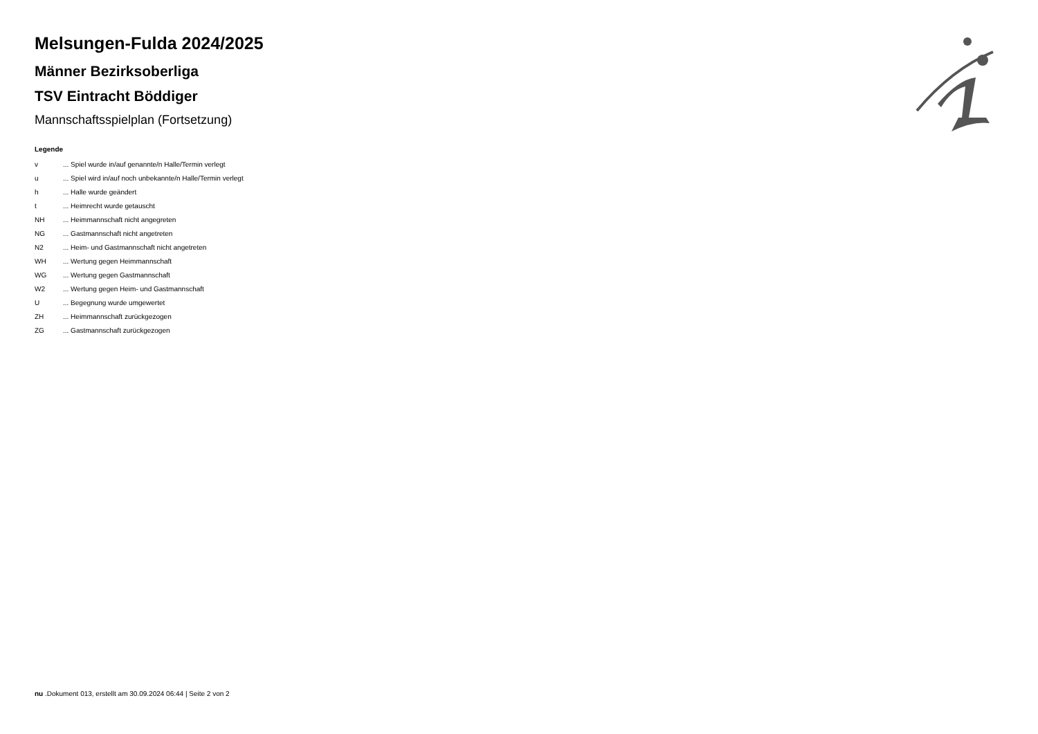Melsungen-Fulda 2024/2025
Männer Bezirksoberliga
TSV Eintracht Böddiger
Mannschaftsspielplan (Fortsetzung)
Legende
| v | ... Spiel wurde in/auf genannte/n Halle/Termin verlegt |
| u | ... Spiel wird in/auf noch unbekannte/n Halle/Termin verlegt |
| h | ... Halle wurde geändert |
| t | ... Heimrecht wurde getauscht |
| NH | ... Heimmannschaft nicht angegreten |
| NG | ... Gastmannschaft nicht angetreten |
| N2 | ... Heim- und Gastmannschaft nicht angetreten |
| WH | ... Wertung gegen Heimmannschaft |
| WG | ... Wertung gegen Gastmannschaft |
| W2 | ... Wertung gegen Heim- und Gastmannschaft |
| U | ... Begegnung wurde umgewertet |
| ZH | ... Heimmannschaft zurückgezogen |
| ZG | ... Gastmannschaft zurückgezogen |
nu .Dokument 013, erstellt am 30.09.2024 06:44 | Seite 2 von 2